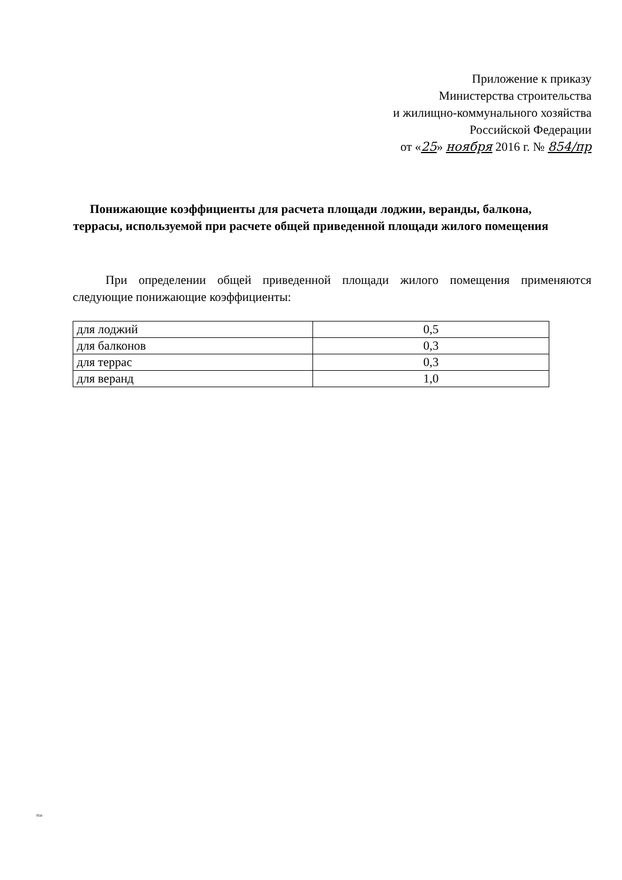Приложение к приказу
Министерства строительства
и жилищно-коммунального хозяйства
Российской Федерации
от «25» ноября 2016 г. № 854/пр
Понижающие коэффициенты для расчета площади лоджии, веранды, балкона, террасы, используемой при расчете общей приведенной площади жилого помещения
При определении общей приведенной площади жилого помещения применяются следующие понижающие коэффициенты:
| для лоджий | 0,5 |
| для балконов | 0,3 |
| для террас | 0,3 |
| для веранд | 1,0 |
854/